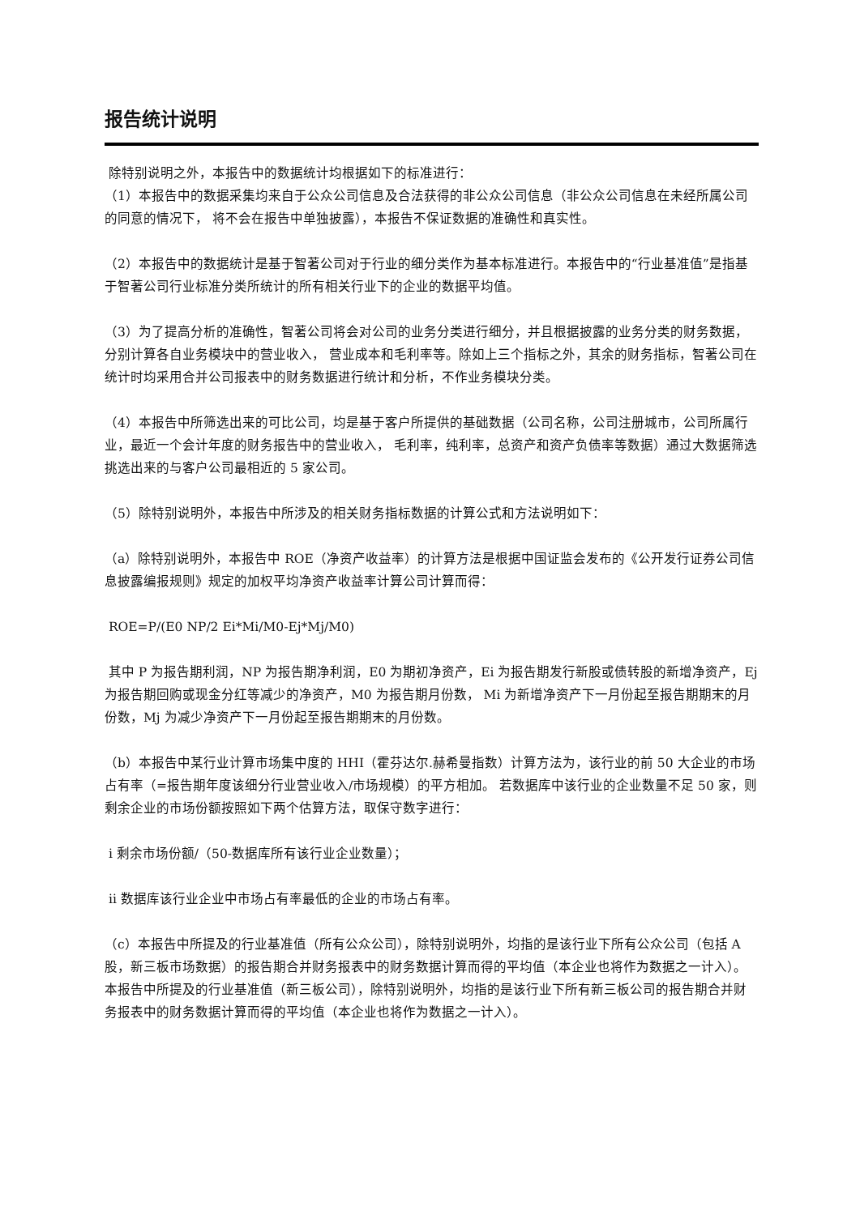报告统计说明
除特别说明之外，本报告中的数据统计均根据如下的标准进行：
（1）本报告中的数据采集均来自于公众公司信息及合法获得的非公众公司信息（非公众公司信息在未经所属公司的同意的情况下， 将不会在报告中单独披露），本报告不保证数据的准确性和真实性。
（2）本报告中的数据统计是基于智著公司对于行业的细分类作为基本标准进行。本报告中的“行业基准值”是指基于智著公司行业标准分类所统计的所有相关行业下的企业的数据平均值。
（3）为了提高分析的准确性，智著公司将会对公司的业务分类进行细分，并且根据披露的业务分类的财务数据，分别计算各自业务模块中的营业收入， 营业成本和毛利率等。除如上三个指标之外，其余的财务指标，智著公司在统计时均采用合并公司报表中的财务数据进行统计和分析，不作业务模块分类。
（4）本报告中所筛选出来的可比公司，均是基于客户所提供的基础数据（公司名称，公司注册城市，公司所属行业，最近一个会计年度的财务报告中的营业收入， 毛利率，纯利率，总资产和资产负债率等数据）通过大数据筛选挑选出来的与客户公司最相近的 5 家公司。
（5）除特别说明外，本报告中所涉及的相关财务指标数据的计算公式和方法说明如下：
（a）除特别说明外，本报告中 ROE（净资产收益率）的计算方法是根据中国证监会发布的《公开发行证券公司信息披露编报规则》规定的加权平均净资产收益率计算公司计算而得：
ROE=P/(E0 NP/2 Ei*Mi/M0-Ej*Mj/M0)
其中 P 为报告期利润，NP 为报告期净利润，E0 为期初净资产，Ei 为报告期发行新股或债转股的新增净资产，Ej 为报告期回购或现金分红等减少的净资产，M0 为报告期月份数， Mi 为新增净资产下一月份起至报告期期末的月份数，Mj 为减少净资产下一月份起至报告期期末的月份数。
（b）本报告中某行业计算市场集中度的 HHI（霍芬达尔.赫希曼指数）计算方法为，该行业的前 50 大企业的市场占有率（=报告期年度该细分行业营业收入/市场规模）的平方相加。 若数据库中该行业的企业数量不足 50 家，则剩余企业的市场份额按照如下两个估算方法，取保守数字进行：
i 剩余市场份额/（50-数据库所有该行业企业数量）；
ii 数据库该行业企业中市场占有率最低的企业的市场占有率。
（c）本报告中所提及的行业基准值（所有公众公司），除特别说明外，均指的是该行业下所有公众公司（包括 A 股，新三板市场数据）的报告期合并财务报表中的财务数据计算而得的平均值（本企业也将作为数据之一计入）。 本报告中所提及的行业基准值（新三板公司），除特别说明外，均指的是该行业下所有新三板公司的报告期合并财务报表中的财务数据计算而得的平均值（本企业也将作为数据之一计入）。